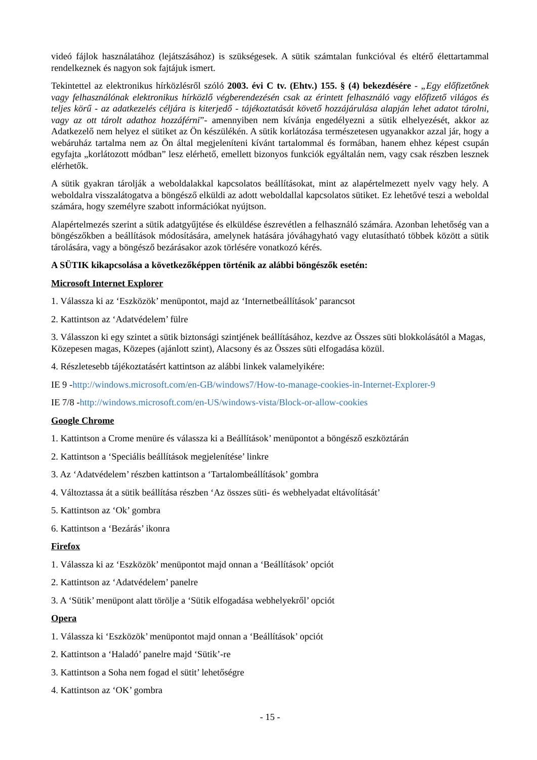videó fájlok használatához (lejátszásához) is szükségesek. A sütik számtalan funkcióval és eltérő élettartammal rendelkeznek és nagyon sok fajtájuk ismert.
Tekintettel az elektronikus hírközlésről szóló 2003. évi C tv. (Ehtv.) 155. § (4) bekezdésére - „Egy előfizetőnek vagy felhasználónak elektronikus hírközlő végberendezésén csak az érintett felhasználó vagy előfizető világos és teljes körű - az adatkezelés céljára is kiterjedő - tájékoztatását követő hozzájárulása alapján lehet adatot tárolni, vagy az ott tárolt adathoz hozzáférni”- amennyiben nem kívánja engedélyezni a sütik elhelyezését, akkor az Adatkezelő nem helyez el sütiket az Ön készülékén. A sütik korlátozása természetesen ugyanakkor azzal jár, hogy a webáruház tartalma nem az Ön által megjeleníteni kívánt tartalommal és formában, hanem ehhez képest csupán egyfajta „korlátozott módban” lesz elérhető, emellett bizonyos funkciók egyáltalán nem, vagy csak részben lesznek elérhetők.
A sütik gyakran tárolják a weboldalakkal kapcsolatos beállításokat, mint az alapértelmezett nyelv vagy hely. A weboldalra visszalátogatva a böngésző elküldi az adott weboldallal kapcsolatos sütiket. Ez lehetővé teszi a weboldal számára, hogy személyre szabott információkat nyújtson.
Alapértelmezés szerint a sütik adatgyűjtése és elküldése észrevétlen a felhasználó számára. Azonban lehetőség van a böngészőkben a beállítások módosítására, amelynek hatására jóváhagyható vagy elutasítható többek között a sütik tárolására, vagy a böngésző bezárásakor azok törlésére vonatkozó kérés.
A SÜTIK kikapcsolása a következőképpen történik az alábbi böngészők esetén:
Microsoft Internet Explorer
1. Válassza ki az ‘Eszközök’ menüpontot, majd az ‘Internetbeállítások’ parancsot
2. Kattintson az ‘Adatvédelem’ fülre
3. Válasszon ki egy szintet a sütik biztonsági szintjének beállításához, kezdve az Összes süti blokkolásától a Magas, Közepesen magas, Közepes (ajánlott szint), Alacsony és az Összes süti elfogadása közül.
4. Részletesebb tájékoztatásért kattintson az alábbi linkek valamelyikére:
IE 9 -http://windows.microsoft.com/en-GB/windows7/How-to-manage-cookies-in-Internet-Explorer-9
IE 7/8 -http://windows.microsoft.com/en-US/windows-vista/Block-or-allow-cookies
Google Chrome
1. Kattintson a Crome menüre és válassza ki a Beállítások’ menüpontot a böngésző eszköztárán
2. Kattintson a ‘Speciális beállítások megjelenítése’ linkre
3. Az ‘Adatvédelem’ részben kattintson a ‘Tartalombeállítások’ gombra
4. Változtassa át a sütik beállítása részben ‘Az összes süti- és webhelyadat eltávolítását’
5. Kattintson az ‘Ok’ gombra
6. Kattintson a ‘Bezárás’ ikonra
Firefox
1. Válassza ki az ‘Eszközök’ menüpontot majd onnan a ‘Beállítások’ opciót
2. Kattintson az ‘Adatvédelem’ panelre
3. A ‘Sütik’ menüpont alatt törölje a ‘Sütik elfogadása webhelyekről’ opciót
Opera
1. Válassza ki ‘Eszközök’ menüpontot majd onnan a ‘Beállítások’ opciót
2. Kattintson a ‘Haladó’ panelre majd ‘Sütik’-re
3. Kattintson a Soha nem fogad el sütit’ lehetőségre
4. Kattintson az ‘OK’ gombra
- 15 -